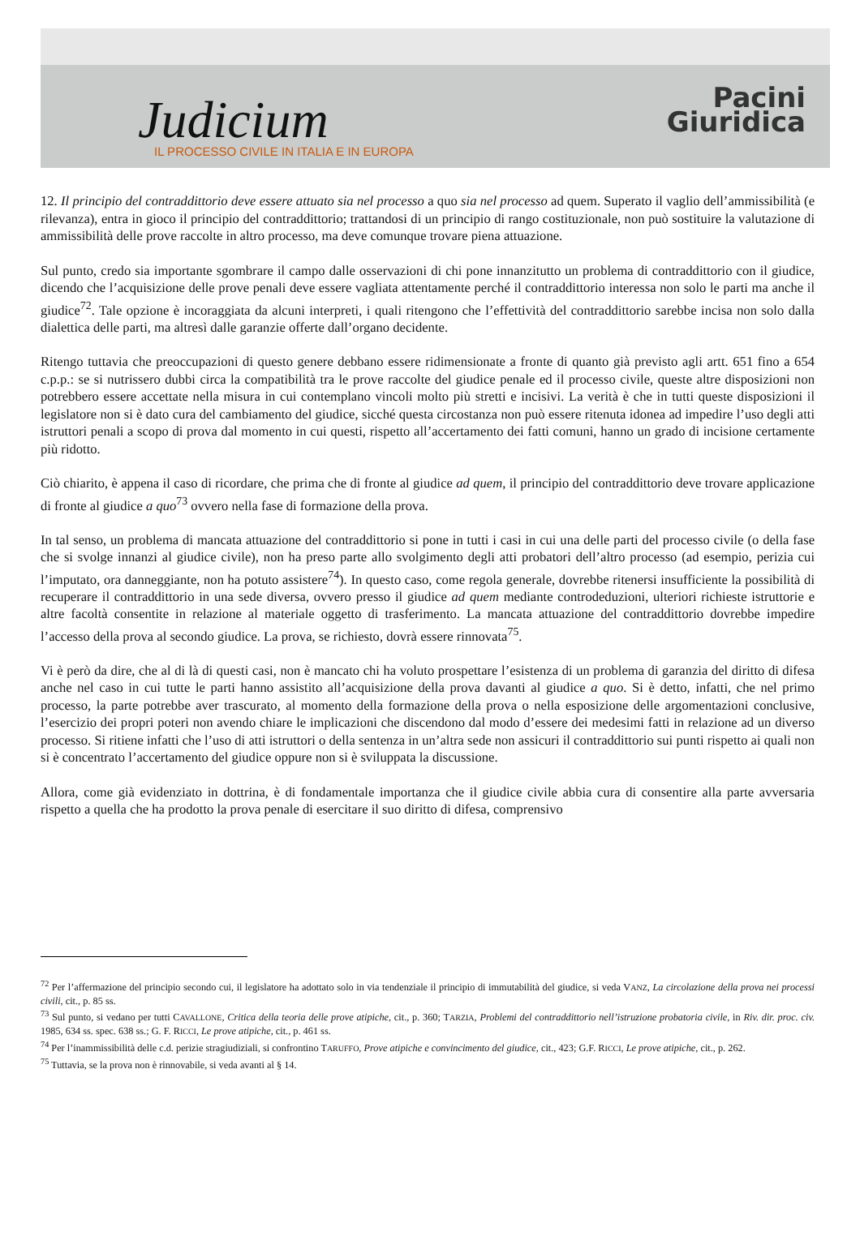Judicium
IL PROCESSO CIVILE IN ITALIA E IN EUROPA
Pacini
Giuridica
12. Il principio del contraddittorio deve essere attuato sia nel processo a quo sia nel processo ad quem. Superato il vaglio dell’ammissibilità (e rilevanza), entra in gioco il principio del contraddittorio; trattandosi di un principio di rango costituzionale, non può sostituire la valutazione di ammissibilità delle prove raccolte in altro processo, ma deve comunque trovare piena attuazione.
Sul punto, credo sia importante sgombrare il campo dalle osservazioni di chi pone innanzitutto un problema di contraddittorio con il giudice, dicendo che l’acquisizione delle prove penali deve essere vagliata attentamente perché il contraddittorio interessa non solo le parti ma anche il giudice<sup>72</sup>. Tale opzione è incoraggiata da alcuni interpreti, i quali ritengono che l’effettività del contraddittorio sarebbe incisa non solo dalla dialettica delle parti, ma altresì dalle garanzie offerte dall’organo decidente.
Ritengo tuttavia che preoccupazioni di questo genere debbano essere ridimensionate a fronte di quanto già previsto agli artt. 651 fino a 654 c.p.p.: se si nutrissero dubbi circa la compatibilità tra le prove raccolte del giudice penale ed il processo civile, queste altre disposizioni non potrebbero essere accettate nella misura in cui contemplano vincoli molto più stretti e incisivi. La verità è che in tutti queste disposizioni il legislatore non si è dato cura del cambiamento del giudice, sicché questa circostanza non può essere ritenuta idonea ad impedire l’uso degli atti istruttori penali a scopo di prova dal momento in cui questi, rispetto all’accertamento dei fatti comuni, hanno un grado di incisione certamente più ridotto.
Ciò chiarito, è appena il caso di ricordare, che prima che di fronte al giudice ad quem, il principio del contraddittorio deve trovare applicazione di fronte al giudice a quo<sup>73</sup> ovvero nella fase di formazione della prova.
In tal senso, un problema di mancata attuazione del contraddittorio si pone in tutti i casi in cui una delle parti del processo civile (o della fase che si svolge innanzi al giudice civile), non ha preso parte allo svolgimento degli atti probatori dell’altro processo (ad esempio, perizia cui l’imputato, ora danneggiante, non ha potuto assistere<sup>74</sup>). In questo caso, come regola generale, dovrebbe ritenersi insufficiente la possibilità di recuperare il contraddittorio in una sede diversa, ovvero presso il giudice ad quem mediante controdeduzioni, ulteriori richieste istruttorie e altre facoltà consentite in relazione al materiale oggetto di trasferimento. La mancata attuazione del contraddittorio dovrebbe impedire l’accesso della prova al secondo giudice. La prova, se richiesto, dovrà essere rinnovata<sup>75</sup>.
Vi è però da dire, che al di là di questi casi, non è mancato chi ha voluto prospettare l’esistenza di un problema di garanzia del diritto di difesa anche nel caso in cui tutte le parti hanno assistito all’acquisizione della prova davanti al giudice a quo. Si è detto, infatti, che nel primo processo, la parte potrebbe aver trascurato, al momento della formazione della prova o nella esposizione delle argomentazioni conclusive, l’esercizio dei propri poteri non avendo chiare le implicazioni che discendono dal modo d’essere dei medesimi fatti in relazione ad un diverso processo. Si ritiene infatti che l’uso di atti istruttori o della sentenza in un’altra sede non assicuri il contraddittorio sui punti rispetto ai quali non si è concentrato l’accertamento del giudice oppure non si è sviluppata la discussione.
Allora, come già evidenziato in dottrina, è di fondamentale importanza che il giudice civile abbia cura di consentire alla parte avversaria rispetto a quella che ha prodotto la prova penale di esercitare il suo diritto di difesa, comprensivo
<sup>72</sup> Per l’affermazione del principio secondo cui, il legislatore ha adottato solo in via tendenziale il principio di immutabilità del giudice, si veda VANZ, La circolazione della prova nei processi civili, cit., p. 85 ss.
<sup>73</sup> Sul punto, si vedano per tutti CAVALLONE, Critica della teoria delle prove atipiche, cit., p. 360; TARZIA, Problemi del contraddittorio nell’istruzione probatoria civile, in Riv. dir. proc. civ. 1985, 634 ss. spec. 638 ss.; G. F. RICCI, Le prove atipiche, cit., p. 461 ss.
<sup>74</sup> Per l’inammissibilità delle c.d. perizie stragiudiziali, si confrontino TARUFFO, Prove atipiche e convincimento del giudice, cit., 423; G.F. RICCI, Le prove atipiche, cit., p. 262.
<sup>75</sup> Tuttavia, se la prova non è rinnovabile, si veda avanti al § 14.